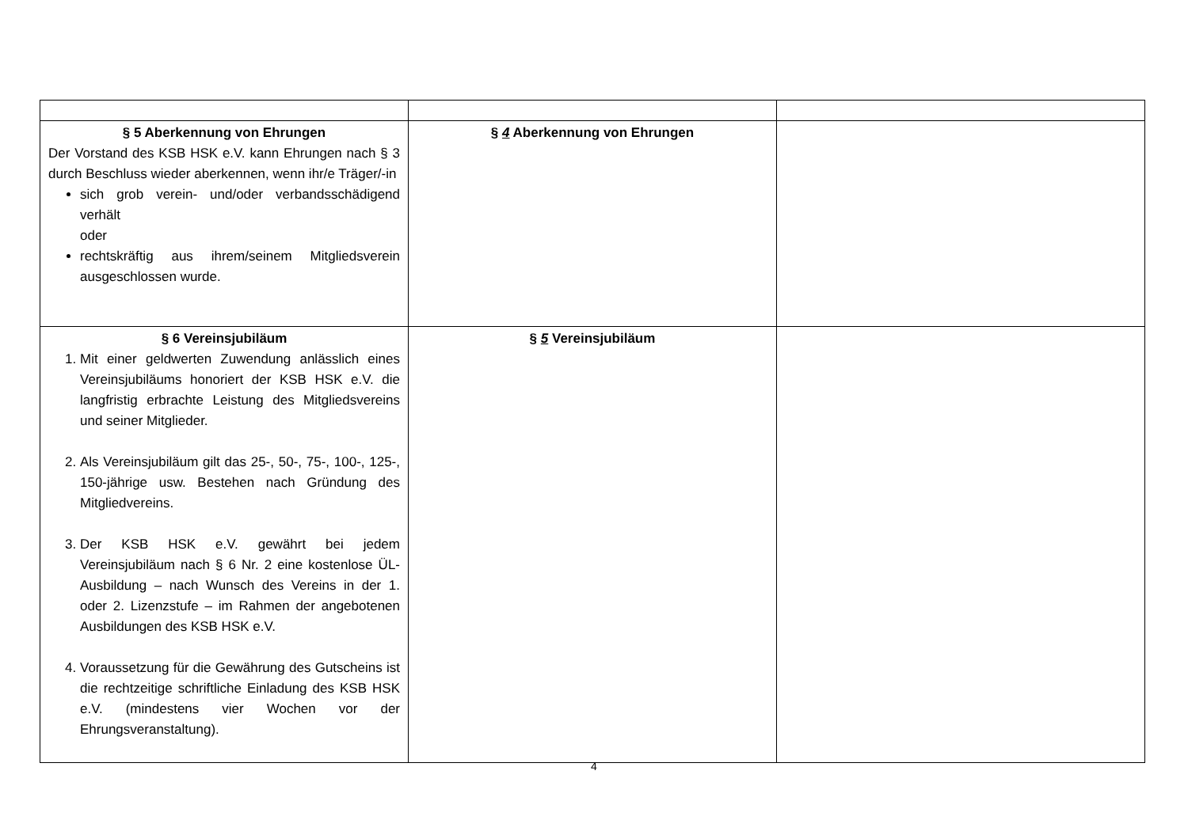| § 5 Aberkennung von Ehrungen Der Vorstand des KSB HSK e.V. kann Ehrungen nach § 3 durch Beschluss wieder aberkennen, wenn ihr/e Träger/-in sich grob verein- und/oder verbandsschädigend verhält oder rechtskräftig aus ihrem/seinem Mitgliedsverein ausgeschlossen wurde. | § 4 Aberkennung von Ehrungen | |
| § 6 Vereinsjubiläum 1. Mit einer geldwerten Zuwendung anlässlich eines Vereinsjubiläums honoriert der KSB HSK e.V. die langfristig erbrachte Leistung des Mitgliedsvereins und seiner Mitglieder. 2. Als Vereinsjubiläum gilt das 25-, 50-, 75-, 100-, 125-, 150-jährige usw. Bestehen nach Gründung des Mitgliedvereins. 3. Der KSB HSK e.V. gewährt bei jedem Vereinsjubiläum nach § 6 Nr. 2 eine kostenlose ÜL-Ausbildung – nach Wunsch des Vereins in der 1. oder 2. Lizenzstufe – im Rahmen der angebotenen Ausbildungen des KSB HSK e.V. 4. Voraussetzung für die Gewährung des Gutscheins ist die rechtzeitige schriftliche Einladung des KSB HSK e.V. (mindestens vier Wochen vor der Ehrungsveranstaltung). | § 5 Vereinsjubiläum | |
4